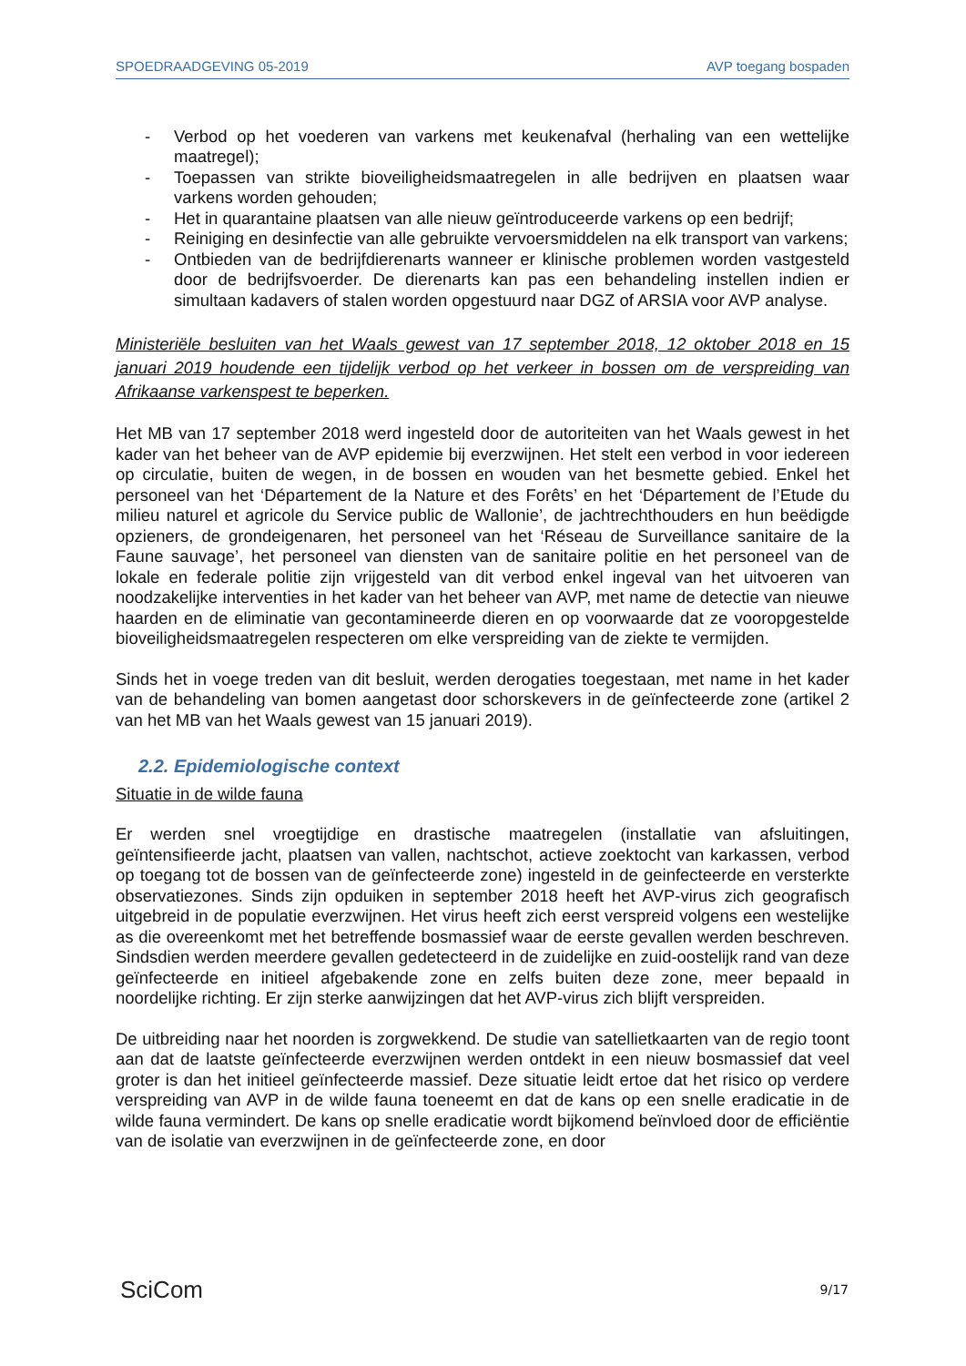SPOEDRAADGEVING 05-2019 AVP toegang bospaden
- Verbod op het voederen van varkens met keukenafval (herhaling van een wettelijke maatregel);
- Toepassen van strikte bioveiligheidsmaatregelen in alle bedrijven en plaatsen waar varkens worden gehouden;
- Het in quarantaine plaatsen van alle nieuw geïntroduceerde varkens op een bedrijf;
- Reiniging en desinfectie van alle gebruikte vervoersmiddelen na elk transport van varkens;
- Ontbieden van de bedrijfdierenarts wanneer er klinische problemen worden vastgesteld door de bedrijfsvoerder. De dierenarts kan pas een behandeling instellen indien er simultaan kadavers of stalen worden opgestuurd naar DGZ of ARSIA voor AVP analyse.
Ministeriële besluiten van het Waals gewest van 17 september 2018, 12 oktober 2018 en 15 januari 2019 houdende een tijdelijk verbod op het verkeer in bossen om de verspreiding van Afrikaanse varkenspest te beperken.
Het MB van 17 september 2018 werd ingesteld door de autoriteiten van het Waals gewest in het kader van het beheer van de AVP epidemie bij everzwijnen. Het stelt een verbod in voor iedereen op circulatie, buiten de wegen, in de bossen en wouden van het besmette gebied. Enkel het personeel van het ‘Département de la Nature et des Forêts’ en het ‘Département de l’Etude du milieu naturel et agricole du Service public de Wallonie’, de jachtrechthouders en hun beëdigde opzieners, de grondeigenaren, het personeel van het ‘Réseau de Surveillance sanitaire de la Faune sauvage’, het personeel van diensten van de sanitaire politie en het personeel van de lokale en federale politie zijn vrijgesteld van dit verbod enkel ingeval van het uitvoeren van noodzakelijke interventies in het kader van het beheer van AVP, met name de detectie van nieuwe haarden en de eliminatie van gecontamineerde dieren en op voorwaarde dat ze vooropgestelde bioveiligheidsmaatregelen respecteren om elke verspreiding van de ziekte te vermijden.
Sinds het in voege treden van dit besluit, werden derogaties toegestaan, met name in het kader van de behandeling van bomen aangetast door schorskevers in de geïnfecteerde zone (artikel 2 van het MB van het Waals gewest van 15 januari 2019).
2.2. Epidemiologische context
Situatie in de wilde fauna
Er werden snel vroegtijdige en drastische maatregelen (installatie van afsluitingen, geïntensifieerde jacht, plaatsen van vallen, nachtschot, actieve zoektocht van karkassen, verbod op toegang tot de bossen van de geïnfecteerde zone) ingesteld in de geinfecteerde en versterkte observatiezones. Sinds zijn opduiken in september 2018 heeft het AVP-virus zich geografisch uitgebreid in de populatie everzwijnen. Het virus heeft zich eerst verspreid volgens een westelijke as die overeenkomt met het betreffende bosmassief waar de eerste gevallen werden beschreven. Sindsdien werden meerdere gevallen gedetecteerd in de zuidelijke en zuid-oostelijk rand van deze geïnfecteerde en initieel afgebakende zone en zelfs buiten deze zone, meer bepaald in noordelijke richting. Er zijn sterke aanwijzingen dat het AVP-virus zich blijft verspreiden.
De uitbreiding naar het noorden is zorgwekkend. De studie van satellietkaarten van de regio toont aan dat de laatste geïnfecteerde everzwijnen werden ontdekt in een nieuw bosmassief dat veel groter is dan het initieel geïnfecteerde massief. Deze situatie leidt ertoe dat het risico op verdere verspreiding van AVP in de wilde fauna toeneemt en dat de kans op een snelle eradicatie in de wilde fauna vermindert. De kans op snelle eradicatie wordt bijkomend beïnvloed door de efficiëntie van de isolatie van everzwijnen in de geïnfecteerde zone, en door
SciCom 9/17